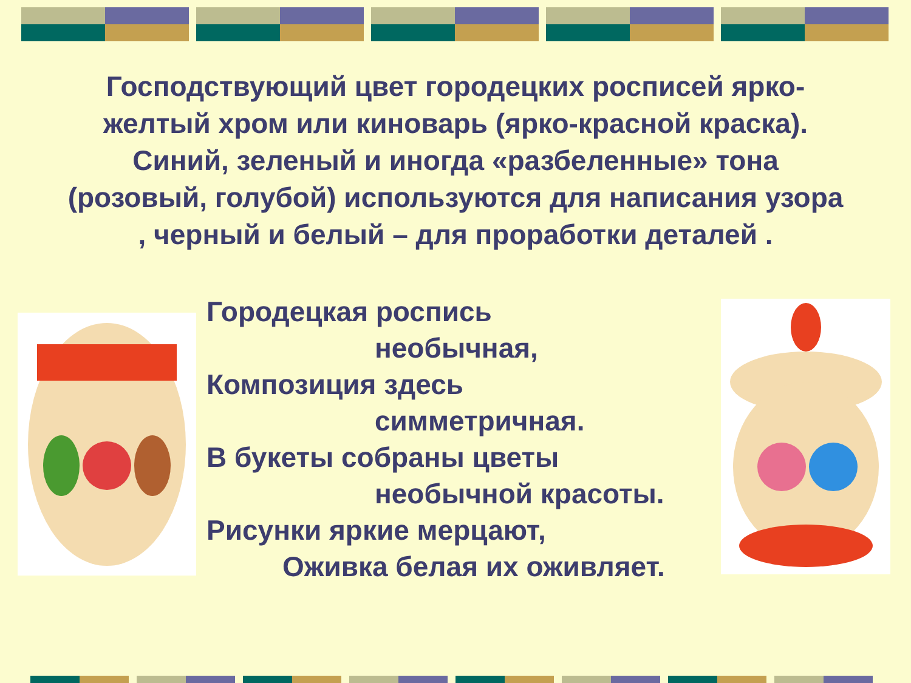Господствующий цвет городецких росписей ярко-желтый хром или киноварь (ярко-красной краска).
Синий, зеленый и иногда «разбеленные» тона (розовый, голубой) используются для написания узора , черный и белый – для проработки деталей .
Городецкая роспись
необычная,
Композиция здесь
симметричная.
В букеты собраны цветы
необычной красоты.
Рисунки яркие мерцают,
Оживка белая их оживляет.